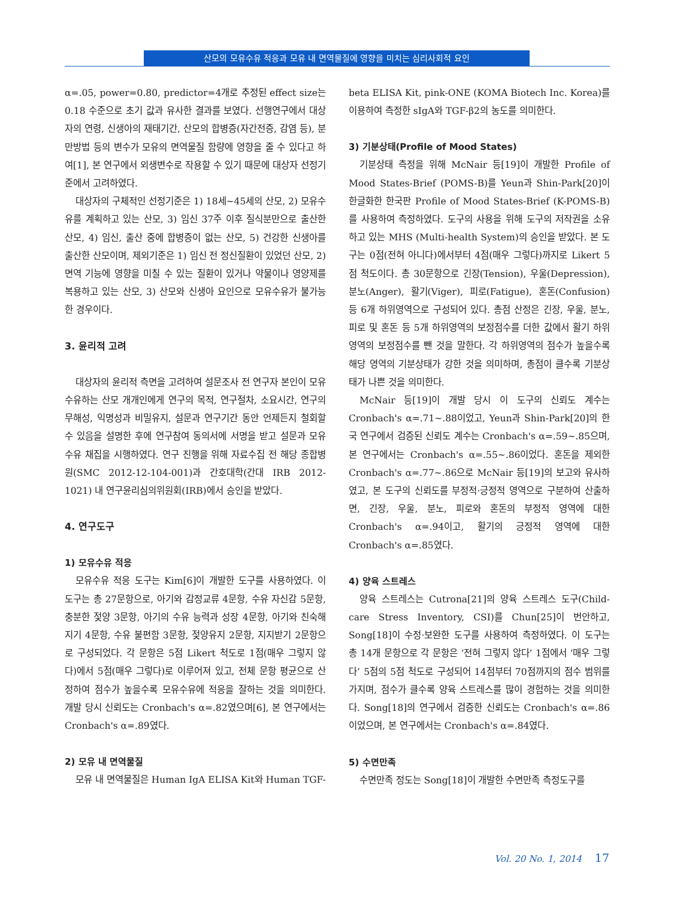산모의 모유수유 적응과 모유 내 면역물질에 영향을 미치는 심리사회적 요인
α=.05, power=0.80, predictor=4개로 추정된 effect size는 0.18 수준으로 초기 값과 유사한 결과를 보였다. 선행연구에서 대상자의 연령, 신생아의 재태기간, 산모의 합병증(자간전증, 감염 등), 분만방법 등의 변수가 모유의 면역물질 함량에 영향을 줄 수 있다고 하여[1], 본 연구에서 외생변수로 작용할 수 있기 때문에 대상자 선정기준에서 고려하였다.
대상자의 구체적인 선정기준은 1) 18세~45세의 산모, 2) 모유수유를 계획하고 있는 산모, 3) 임신 37주 이후 질식분만으로 출산한 산모, 4) 임신, 출산 중에 합병증이 없는 산모, 5) 건강한 신생아를 출산한 산모이며, 제외기준은 1) 임신 전 정신질환이 있었던 산모, 2) 면역 기능에 영향을 미칠 수 있는 질환이 있거나 약물이나 영양제를 복용하고 있는 산모, 3) 산모와 신생아 요인으로 모유수유가 불가능한 경우이다.
3. 윤리적 고려
대상자의 윤리적 측면을 고려하여 설문조사 전 연구자 본인이 모유수유하는 산모 개개인에게 연구의 목적, 연구절차, 소요시간, 연구의 무해성, 익명성과 비밀유지, 설문과 연구기간 동안 언제든지 철회할 수 있음을 설명한 후에 연구참여 동의서에 서명을 받고 설문과 모유수유 채집을 시행하였다. 연구 진행을 위해 자료수집 전 해당 종합병원(SMC 2012-12-104-001)과 간호대학(간대 IRB 2012-1021) 내 연구윤리심의위원회(IRB)에서 승인을 받았다.
4. 연구도구
1) 모유수유 적응
모유수유 적응 도구는 Kim[6]이 개발한 도구를 사용하였다. 이 도구는 총 27문항으로, 아기와 감정교류 4문항, 수유 자신감 5문항, 충분한 젖양 3문항, 아기의 수유 능력과 성장 4문항, 아기와 친숙해지기 4문항, 수유 불편함 3문항, 젖양유지 2문항, 지지받기 2문항으로 구성되었다. 각 문항은 5점 Likert 척도로 1점(매우 그렇지 않다)에서 5점(매우 그렇다)로 이루어져 있고, 전체 문항 평균으로 산정하여 점수가 높을수록 모유수유에 적응을 잘하는 것을 의미한다. 개발 당시 신뢰도는 Cronbach's α=.82였으며[6], 본 연구에서는 Cronbach's α=.89였다.
2) 모유 내 면역물질
모유 내 면역물질은 Human IgA ELISA Kit와 Human TGF-
beta ELISA Kit, pink-ONE (KOMA Biotech Inc. Korea)를 이용하여 측정한 sIgA와 TGF-β2의 농도를 의미한다.
3) 기분상태(Profile of Mood States)
기분상태 측정을 위해 McNair 등[19]이 개발한 Profile of Mood States-Brief (POMS-B)를 Yeun과 Shin-Park[20]이 한글화한 한국판 Profile of Mood States-Brief (K-POMS-B)를 사용하여 측정하였다. 도구의 사용을 위해 도구의 저작권을 소유하고 있는 MHS (Multi-health System)의 승인을 받았다. 본 도구는 0점(전혀 아니다)에서부터 4점(매우 그렇다)까지로 Likert 5점 척도이다. 총 30문항으로 긴장(Tension), 우울(Depression), 분노(Anger), 활기(Viger), 피로(Fatigue), 혼돈(Confusion) 등 6개 하위영역으로 구성되어 있다. 총점 산정은 긴장, 우울, 분노, 피로 및 혼돈 등 5개 하위영역의 보정점수를 더한 값에서 활기 하위영역의 보정점수를 뺀 것을 말한다. 각 하위영역의 점수가 높을수록 해당 영역의 기분상태가 강한 것을 의미하며, 총점이 클수록 기분상태가 나쁜 것을 의미한다.
McNair 등[19]이 개발 당시 이 도구의 신뢰도 계수는 Cronbach's α=.71~.88이었고, Yeun과 Shin-Park[20]의 한국 연구에서 검증된 신뢰도 계수는 Cronbach's α=.59~.85으며, 본 연구에서는 Cronbach's α=.55~.86이었다. 혼돈을 제외한 Cronbach's α=.77~.86으로 McNair 등[19]의 보고와 유사하였고, 본 도구의 신뢰도를 부정적·긍정적 영역으로 구분하여 산출하면, 긴장, 우울, 분노, 피로와 혼돈의 부정적 영역에 대한 Cronbach's α=.94이고, 활기의 긍정적 영역에 대한 Cronbach's α=.85였다.
4) 양육 스트레스
양육 스트레스는 Cutrona[21]의 양육 스트레스 도구(Child-care Stress Inventory, CSI)를 Chun[25]이 번안하고, Song[18]이 수정·보완한 도구를 사용하여 측정하였다. 이 도구는 총 14개 문항으로 각 문항은 ‘전혀 그렇지 않다’ 1점에서 ‘매우 그렇다’ 5점의 5점 척도로 구성되어 14점부터 70점까지의 점수 범위를 가지며, 점수가 클수록 양육 스트레스를 많이 경험하는 것을 의미한다. Song[18]의 연구에서 검증한 신뢰도는 Cronbach's α=.86이었으며, 본 연구에서는 Cronbach's α=.84였다.
5) 수면만족
수면만족 정도는 Song[18]이 개발한 수면만족 측정도구를
Vol. 20 No. 1, 2014 17